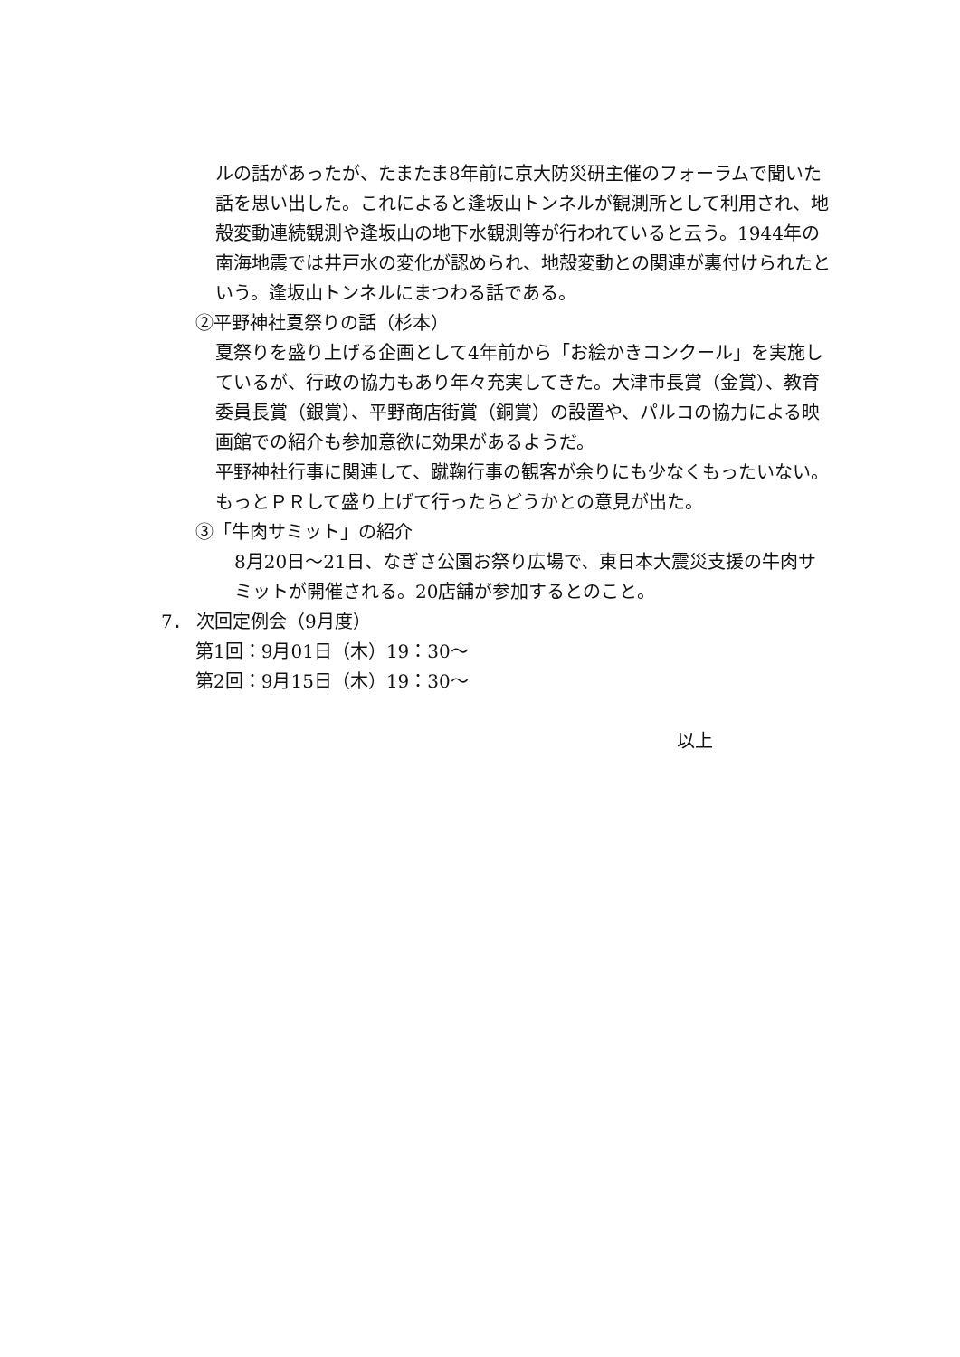ルの話があったが、たまたま8年前に京大防災研主催のフォーラムで聞いた話を思い出した。これによると逢坂山トンネルが観測所として利用され、地殻変動連続観測や逢坂山の地下水観測等が行われていると云う。1944年の南海地震では井戸水の変化が認められ、地殻変動との関連が裏付けられたという。逢坂山トンネルにまつわる話である。
②平野神社夏祭りの話（杉本）
夏祭りを盛り上げる企画として4年前から「お絵かきコンクール」を実施しているが、行政の協力もあり年々充実してきた。大津市長賞（金賞）、教育委員長賞（銀賞）、平野商店街賞（銅賞）の設置や、パルコの協力による映画館での紹介も参加意欲に効果があるようだ。
平野神社行事に関連して、蹴鞠行事の観客が余りにも少なくもったいない。もっとＰＲして盛り上げて行ったらどうかとの意見が出た。
③「牛肉サミット」の紹介
8月20日～21日、なぎさ公園お祭り広場で、東日本大震災支援の牛肉サミットが開催される。20店舗が参加するとのこと。
7． 次回定例会（9月度）
第1回：9月01日（木）19：30～
第2回：9月15日（木）19：30～
以上